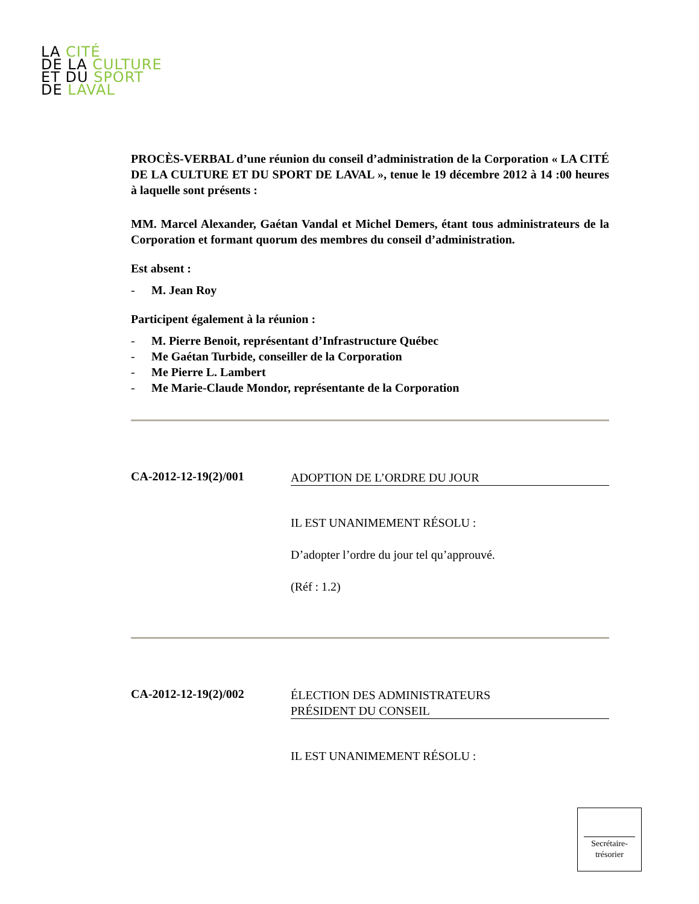LA CITÉ
DE LA CULTURE
ET DU SPORT
DE LAVAL
PROCÈS-VERBAL d’une réunion du conseil d’administration de la Corporation « LA CITÉ DE LA CULTURE ET DU SPORT DE LAVAL », tenue le 19 décembre 2012 à 14 :00 heures à laquelle sont présents :
MM. Marcel Alexander, Gaétan Vandal et Michel Demers, étant tous administrateurs de la Corporation et formant quorum des membres du conseil d’administration.
Est absent :
- M. Jean Roy
Participent également à la réunion :
- M. Pierre Benoit, représentant d’Infrastructure Québec
- Me Gaétan Turbide, conseiller de la Corporation
- Me Pierre L. Lambert
- Me Marie-Claude Mondor, représentante de la Corporation
CA-2012-12-19(2)/001
ADOPTION DE L’ORDRE DU JOUR
IL EST UNANIMEMENT RÉSOLU :
D’adopter l’ordre du jour tel qu’approuvé.
(Réf : 1.2)
CA-2012-12-19(2)/002
ÉLECTION DES ADMINISTRATEURS
PRÉSIDENT DU CONSEIL
IL EST UNANIMEMENT RÉSOLU :
Secrétaire-
trésorier